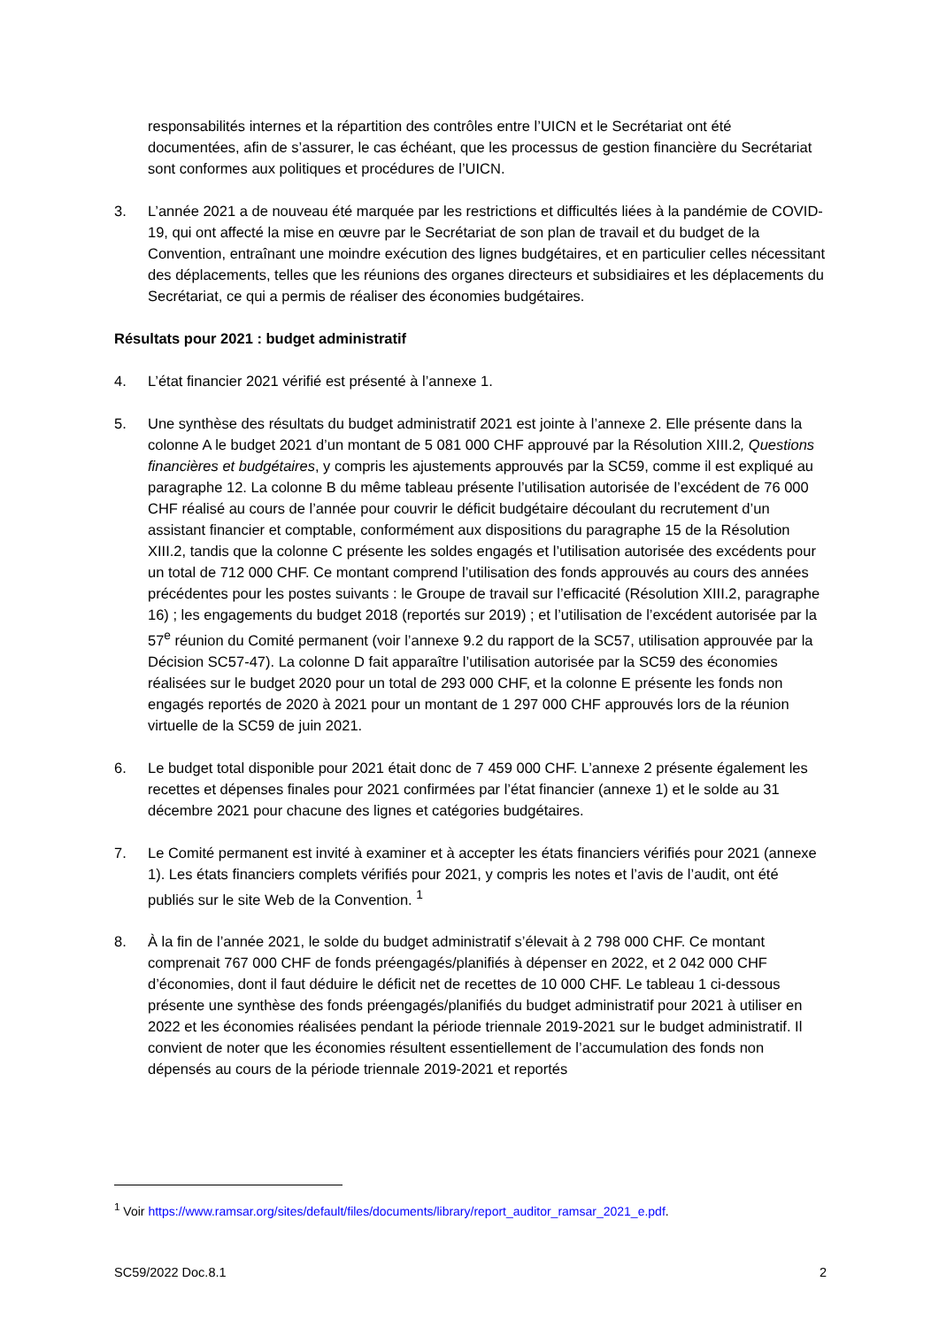responsabilités internes et la répartition des contrôles entre l’UICN et le Secrétariat ont été documentées, afin de s’assurer, le cas échéant, que les processus de gestion financière du Secrétariat sont conformes aux politiques et procédures de l’UICN.
3. L’année 2021 a de nouveau été marquée par les restrictions et difficultés liées à la pandémie de COVID-19, qui ont affecté la mise en œuvre par le Secrétariat de son plan de travail et du budget de la Convention, entraînant une moindre exécution des lignes budgétaires, et en particulier celles nécessitant des déplacements, telles que les réunions des organes directeurs et subsidiaires et les déplacements du Secrétariat, ce qui a permis de réaliser des économies budgétaires.
Résultats pour 2021 : budget administratif
4. L’état financier 2021 vérifié est présenté à l’annexe 1.
5. Une synthèse des résultats du budget administratif 2021 est jointe à l’annexe 2. Elle présente dans la colonne A le budget 2021 d’un montant de 5 081 000 CHF approuvé par la Résolution XIII.2, Questions financières et budgétaires, y compris les ajustements approuvés par la SC59, comme il est expliqué au paragraphe 12. La colonne B du même tableau présente l’utilisation autorisée de l’excédent de 76 000 CHF réalisé au cours de l’année pour couvrir le déficit budgétaire découlant du recrutement d’un assistant financier et comptable, conformément aux dispositions du paragraphe 15 de la Résolution XIII.2, tandis que la colonne C présente les soldes engagés et l’utilisation autorisée des excédents pour un total de 712 000 CHF. Ce montant comprend l’utilisation des fonds approuvés au cours des années précédentes pour les postes suivants : le Groupe de travail sur l’efficacité (Résolution XIII.2, paragraphe 16) ; les engagements du budget 2018 (reportés sur 2019) ; et l’utilisation de l’excédent autorisée par la 57<sup>e</sup> réunion du Comité permanent (voir l’annexe 9.2 du rapport de la SC57, utilisation approuvée par la Décision SC57-47). La colonne D fait apparaître l’utilisation autorisée par la SC59 des économies réalisées sur le budget 2020 pour un total de 293 000 CHF, et la colonne E présente les fonds non engagés reportés de 2020 à 2021 pour un montant de 1 297 000 CHF approuvés lors de la réunion virtuelle de la SC59 de juin 2021.
6. Le budget total disponible pour 2021 était donc de 7 459 000 CHF. L’annexe 2 présente également les recettes et dépenses finales pour 2021 confirmées par l’état financier (annexe 1) et le solde au 31 décembre 2021 pour chacune des lignes et catégories budgétaires.
7. Le Comité permanent est invité à examiner et à accepter les états financiers vérifiés pour 2021 (annexe 1). Les états financiers complets vérifiés pour 2021, y compris les notes et l’avis de l’audit, ont été publiés sur le site Web de la Convention. <sup>1</sup>
8. À la fin de l’année 2021, le solde du budget administratif s’élevait à 2 798 000 CHF. Ce montant comprenait 767 000 CHF de fonds préengagés/planifiés à dépenser en 2022, et 2 042 000 CHF d’économies, dont il faut déduire le déficit net de recettes de 10 000 CHF. Le tableau 1 ci-dessous présente une synthèse des fonds préengagés/planifiés du budget administratif pour 2021 à utiliser en 2022 et les économies réalisées pendant la période triennale 2019-2021 sur le budget administratif. Il convient de noter que les économies résultent essentiellement de l’accumulation des fonds non dépensés au cours de la période triennale 2019-2021 et reportés
<sup>1</sup> Voir https://www.ramsar.org/sites/default/files/documents/library/report_auditor_ramsar_2021_e.pdf.
SC59/2022 Doc.8.1 2